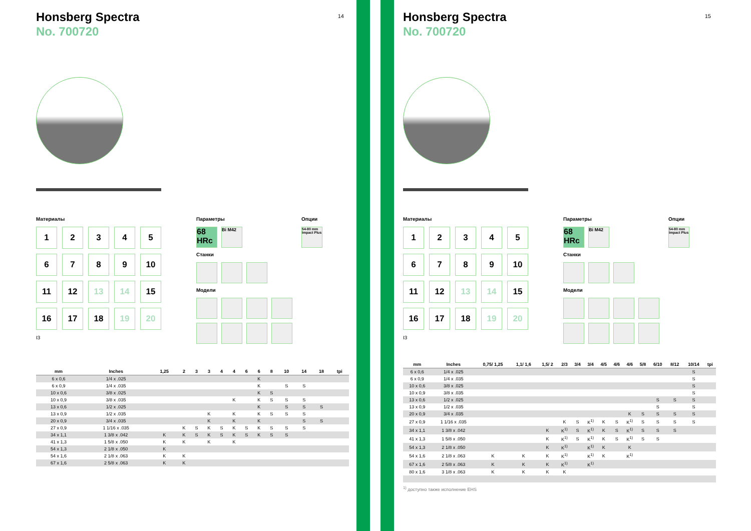14
Honsberg Spectra
No. 700720
Материалы
1
2
3
4
5
6
7
8
9
10
11
12
13
14
15
16
17
18
19
20
I3
Параметры
68 HRc Bi M42
Станки
Модели
Опции
54-80 mm Impact Plus
| mm | Inches | 1,25 | 2 | 3 | 3 | 4 | 4 | 6 | 6 | 8 | 10 | 14 | 18 | tpi |
| --- | --- | --- | --- | --- | --- | --- | --- | --- | --- | --- | --- | --- | --- | --- |
| 6 x 0,6 | 1/4 x .025 | | | | | | | | K | | | | | |
| 6 x 0,9 | 1/4 x .035 | | | | | | | | K | | S | S | | |
| 10 x 0,6 | 3/8 x .025 | | | | | | | | K | S | | | | |
| 10 x 0,9 | 3/8 x .035 | | | | | | K | | K | S | S | S | | |
| 13 x 0,6 | 1/2 x .025 | | | | | | | | K | | S | S | S | |
| 13 x 0,9 | 1/2 x .035 | | | | K | | K | | K | S | S | S | | |
| 20 x 0,9 | 3/4 x .035 | | | | K | | K | | K | | | S | S | |
| 27 x 0,9 | 1 1/16 x .035 | | K | S | K | S | K | S | K | S | S | S | | |
| 34 x 1,1 | 1 3/8 x .042 | K | K | S | K | S | K | S | K | S | S | | | |
| 41 x 1,3 | 1 5/8 x .050 | K | K | | K | | K | | | | | | | |
| 54 x 1,3 | 2 1/8 x .050 | K | | | | | | | | | | | | |
| 54 x 1,6 | 2 1/8 x .063 | K | K | | | | | | | | | | | |
| 67 x 1,6 | 2 5/8 x .063 | K | K | | | | | | | | | | | |
15
Honsberg Spectra
No. 700720
Материалы
1
2
3
4
5
6
7
8
9
10
11
12
13
14
15
16
17
18
19
20
I3
Параметры
68 HRc Bi M42
Станки
Модели
Опции
54-80 mm Impact Plus
| mm | Inches | 0,75/ 1,25 | 1,1/ 1,6 | 1,5/ 2 | 2/3 | 3/4 | 3/4 | 4/5 | 4/6 | 4/6 | 5/8 | 6/10 | 8/12 | 10/14 | tpi |
| --- | --- | --- | --- | --- | --- | --- | --- | --- | --- | --- | --- | --- | --- | --- | --- |
| 6 x 0,6 | 1/4 x .025 | | | | | | | | | | | | | S | |
| 6 x 0,9 | 1/4 x .035 | | | | | | | | | | | | | S | |
| 10 x 0,6 | 3/8 x .025 | | | | | | | | | | | | | S | |
| 10 x 0,9 | 3/8 x .035 | | | | | | | | | | | | | S | |
| 13 x 0,6 | 1/2 x .025 | | | | | | | | | | | S | S | S | |
| 13 x 0,9 | 1/2 x .035 | | | | | | | | | | | S | | S | |
| 20 x 0,9 | 3/4 x .035 | | | | | | | | | K | S | S | S | S | |
| 27 x 0,9 | 1 1/16 x .035 | | | | K | S | K<sup>1)</sup> | K | S | K<sup>1)</sup> | S | S | S | S | |
| 34 x 1,1 | 1 3/8 x .042 | | | K | K<sup>1)</sup> | S | K<sup>1)</sup> | K | S | K<sup>1)</sup> | S | S | S | | |
| 41 x 1,3 | 1 5/8 x .050 | | | K | K<sup>1)</sup> | S | K<sup>1)</sup> | K | S | K<sup>1)</sup> | S | S | | | |
| 54 x 1,3 | 2 1/8 x .050 | | | K | K<sup>1)</sup> | | K<sup>1)</sup> | K | | K | | | | | |
| 54 x 1,6 | 2 1/8 x .063 | K | K | K | K<sup>1)</sup> | | K<sup>1)</sup> | K | | K<sup>1)</sup> | | | | | |
| 67 x 1,6 | 2 5/8 x .063 | K | K | K | K<sup>1)</sup> | | K<sup>1)</sup> | | | | | | | | |
| 80 x 1,6 | 3 1/8 x .063 | K | K | K | K | | | | | | | | | | |
<sup>1)</sup> доступно также исполнение EHS